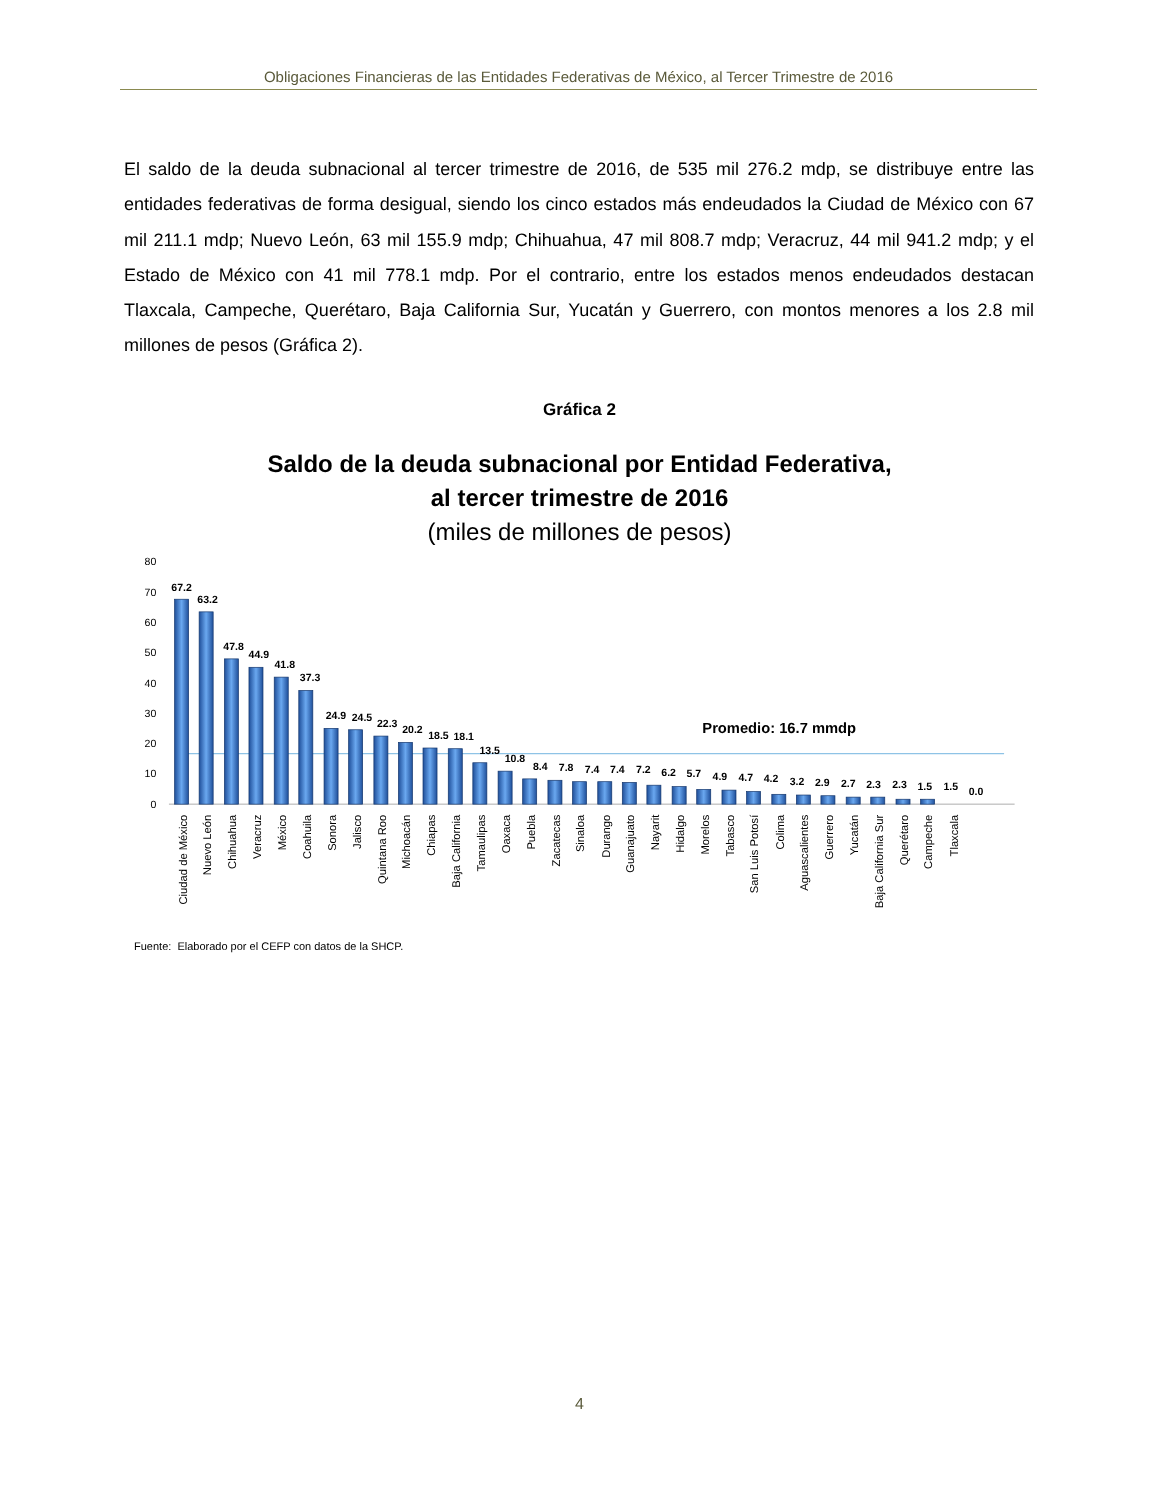Obligaciones Financieras de las Entidades Federativas de México, al Tercer Trimestre de 2016
El saldo de la deuda subnacional al tercer trimestre de 2016, de 535 mil 276.2 mdp, se distribuye entre las entidades federativas de forma desigual, siendo los cinco estados más endeudados la Ciudad de México con 67 mil 211.1 mdp; Nuevo León, 63 mil 155.9 mdp; Chihuahua, 47 mil 808.7 mdp; Veracruz, 44 mil 941.2 mdp; y el Estado de México con 41 mil 778.1 mdp. Por el contrario, entre los estados menos endeudados destacan Tlaxcala, Campeche, Querétaro, Baja California Sur, Yucatán y Guerrero, con montos menores a los 2.8 mil millones de pesos (Gráfica 2).
Gráfica 2
Saldo de la deuda subnacional por Entidad Federativa,
al tercer trimestre de 2016
(miles de millones de pesos)
80
70
60
50
40
30
20
10
0
Promedio: 16.7 mmdp
67.2
63.2
47.8
44.9
41.8
37.3
24.9
24.5
22.3
20.2
18.5
18.1
13.5
10.8
8.4
7.8
7.4
7.4
7.2
6.2
5.7
4.9
4.7
4.2
3.2
2.9
2.7
2.3
2.3
1.5
1.5
0.0
Ciudad de México
Nuevo León
Chihuahua
Veracruz
México
Coahuila
Sonora
Jalisco
Quintana Roo
Michoacán
Chiapas
Baja California
Tamaulipas
Oaxaca
Puebla
Zacatecas
Sinaloa
Durango
Guanajuato
Nayarit
Hidalgo
Morelos
Tabasco
San Luis Potosí
Colima
Aguascalientes
Guerrero
Yucatán
Baja California Sur
Querétaro
Campeche
Tlaxcala
Fuente: Elaborado por el CEFP con datos de la SHCP.
4